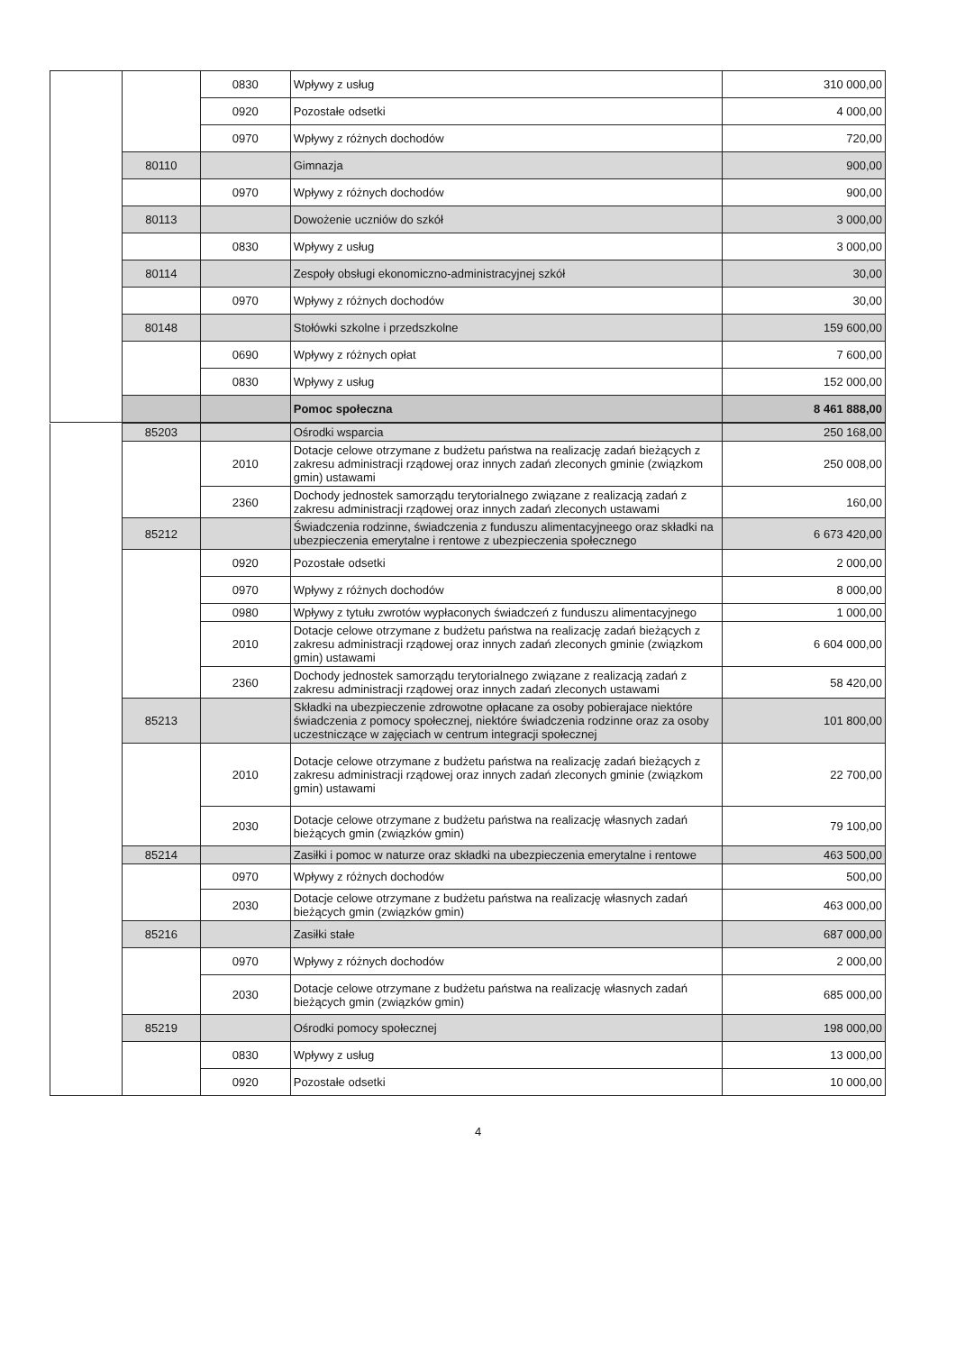| | | 0830 | Wpływy z usług | 310 000,00 |
| | | 0920 | Pozostałe odsetki | 4 000,00 |
| | | 0970 | Wpływy z różnych dochodów | 720,00 |
| | 80110 | | Gimnazja | 900,00 |
| | | 0970 | Wpływy z różnych dochodów | 900,00 |
| | 80113 | | Dowożenie uczniów do szkół | 3 000,00 |
| | | 0830 | Wpływy z usług | 3 000,00 |
| | 80114 | | Zespoły obsługi ekonomiczno-administracyjnej szkół | 30,00 |
| | | 0970 | Wpływy z różnych dochodów | 30,00 |
| | 80148 | | Stołówki szkolne i przedszkolne | 159 600,00 |
| | | 0690 | Wpływy z różnych opłat | 7 600,00 |
| | | 0830 | Wpływy z usług | 152 000,00 |
| | | | Pomoc społeczna | 8 461 888,00 |
| 852 | | | | |
| | 85203 | | Ośrodki wsparcia | 250 168,00 |
| | | 2010 | Dotacje celowe otrzymane z budżetu państwa na realizację zadań bieżących z zakresu administracji rządowej oraz innych zadań zleconych gminie (związkom gmin) ustawami | 250 008,00 |
| | | 2360 | Dochody jednostek samorządu terytorialnego związane z realizacją zadań z zakresu administracji rządowej oraz innych zadań zleconych ustawami | 160,00 |
| | 85212 | | Świadczenia rodzinne, świadczenia z funduszu alimentacyjneego oraz składki na ubezpieczenia emerytalne i rentowe z ubezpieczenia społecznego | 6 673 420,00 |
| | | 0920 | Pozostałe odsetki | 2 000,00 |
| | | 0970 | Wpływy z różnych dochodów | 8 000,00 |
| | | 0980 | Wpływy z tytułu zwrotów wypłaconych świadczeń z funduszu alimentacyjnego | 1 000,00 |
| | | 2010 | Dotacje celowe otrzymane z budżetu państwa na realizację zadań bieżących z zakresu administracji rządowej oraz innych zadań zleconych gminie (związkom gmin) ustawami | 6 604 000,00 |
| | | 2360 | Dochody jednostek samorządu terytorialnego związane z realizacją zadań z zakresu administracji rządowej oraz innych zadań zleconych ustawami | 58 420,00 |
| | 85213 | | Składki na ubezpieczenie zdrowotne opłacane za osoby pobierajace niektóre świadczenia z pomocy społecznej, niektóre świadczenia rodzinne oraz za osoby uczestniczące w zajęciach w centrum integracji społecznej | 101 800,00 |
| | | 2010 | Dotacje celowe otrzymane z budżetu państwa na realizację zadań bieżących z zakresu administracji rządowej oraz innych zadań zleconych gminie (związkom gmin) ustawami | 22 700,00 |
| | | 2030 | Dotacje celowe otrzymane z budżetu państwa na realizację własnych zadań bieżących gmin (związków gmin) | 79 100,00 |
| | 85214 | | Zasiłki i pomoc w naturze oraz składki na ubezpieczenia emerytalne i rentowe | 463 500,00 |
| | | 0970 | Wpływy z różnych dochodów | 500,00 |
| | | 2030 | Dotacje celowe otrzymane z budżetu państwa na realizację własnych zadań bieżących gmin (związków gmin) | 463 000,00 |
| | 85216 | | Zasiłki stałe | 687 000,00 |
| | | 0970 | Wpływy z różnych dochodów | 2 000,00 |
| | | 2030 | Dotacje celowe otrzymane z budżetu państwa na realizację własnych zadań bieżących gmin (związków gmin) | 685 000,00 |
| | 85219 | | Ośrodki pomocy społecznej | 198 000,00 |
| | | 0830 | Wpływy z usług | 13 000,00 |
| | | 0920 | Pozostałe odsetki | 10 000,00 |
4